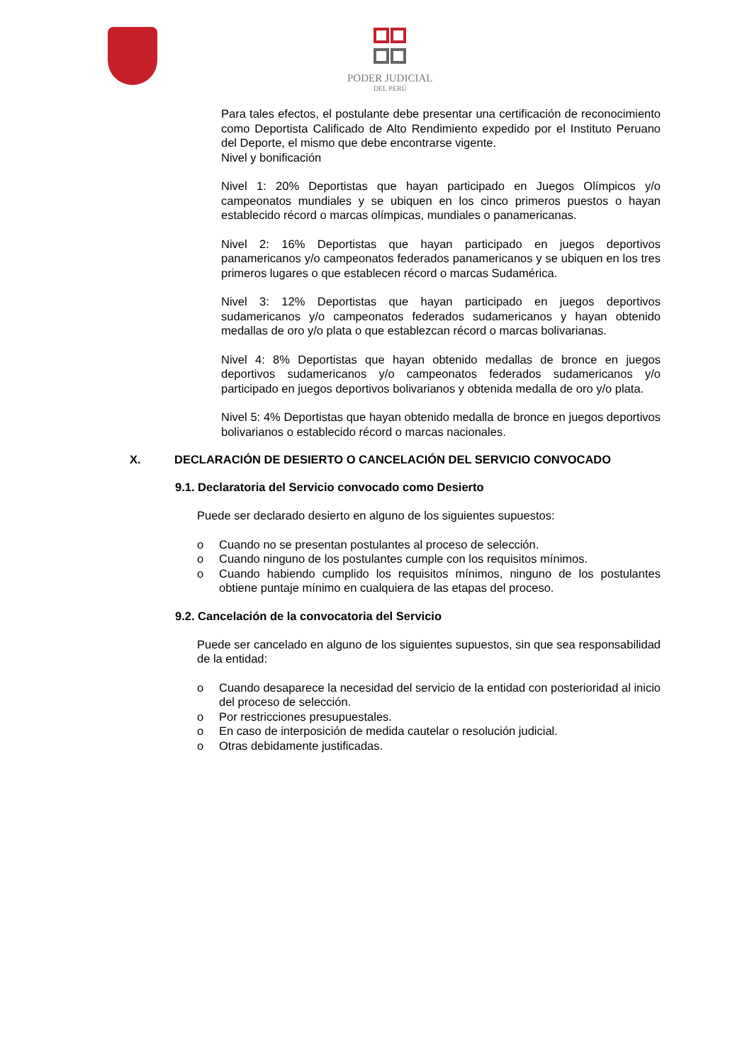PODER JUDICIAL
DEL PERÚ
Para tales efectos, el postulante debe presentar una certificación de reconocimiento como Deportista Calificado de Alto Rendimiento expedido por el Instituto Peruano del Deporte, el mismo que debe encontrarse vigente.
Nivel y bonificación
Nivel 1: 20% Deportistas que hayan participado en Juegos Olímpicos y/o campeonatos mundiales y se ubiquen en los cinco primeros puestos o hayan establecido récord o marcas olímpicas, mundiales o panamericanas.
Nivel 2: 16% Deportistas que hayan participado en juegos deportivos panamericanos y/o campeonatos federados panamericanos y se ubiquen en los tres primeros lugares o que establecen récord o marcas Sudamérica.
Nivel 3: 12% Deportistas que hayan participado en juegos deportivos sudamericanos y/o campeonatos federados sudamericanos y hayan obtenido medallas de oro y/o plata o que establezcan récord o marcas bolivarianas.
Nivel 4: 8% Deportistas que hayan obtenido medallas de bronce en juegos deportivos sudamericanos y/o campeonatos federados sudamericanos y/o participado en juegos deportivos bolivarianos y obtenida medalla de oro y/o plata.
Nivel 5: 4% Deportistas que hayan obtenido medalla de bronce en juegos deportivos bolivarianos o establecido récord o marcas nacionales.
X. DECLARACIÓN DE DESIERTO O CANCELACIÓN DEL SERVICIO CONVOCADO
9.1. Declaratoria del Servicio convocado como Desierto
Puede ser declarado desierto en alguno de los siguientes supuestos:
o Cuando no se presentan postulantes al proceso de selección.
o Cuando ninguno de los postulantes cumple con los requisitos mínimos.
o Cuando habiendo cumplido los requisitos mínimos, ninguno de los postulantes obtiene puntaje mínimo en cualquiera de las etapas del proceso.
9.2. Cancelación de la convocatoria del Servicio
Puede ser cancelado en alguno de los siguientes supuestos, sin que sea responsabilidad de la entidad:
o Cuando desaparece la necesidad del servicio de la entidad con posterioridad al inicio del proceso de selección.
o Por restricciones presupuestales.
o En caso de interposición de medida cautelar o resolución judicial.
o Otras debidamente justificadas.